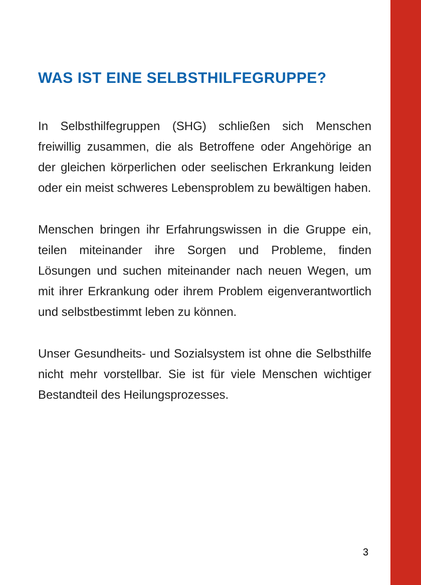WAS IST EINE SELBSTHILFEGRUPPE?
In Selbsthilfegruppen (SHG) schließen sich Menschen freiwillig zusammen, die als Betroffene oder Angehörige an der gleichen körperlichen oder seelischen Erkrankung leiden oder ein meist schweres Lebensproblem zu bewältigen haben.
Menschen bringen ihr Erfahrungswissen in die Gruppe ein, teilen miteinander ihre Sorgen und Probleme, finden Lösungen und suchen miteinander nach neuen Wegen, um mit ihrer Erkrankung oder ihrem Problem eigenverantwortlich und selbstbestimmt leben zu können.
Unser Gesundheits- und Sozialsystem ist ohne die Selbsthilfe nicht mehr vorstellbar. Sie ist für viele Menschen wichtiger Bestandteil des Heilungsprozesses.
3